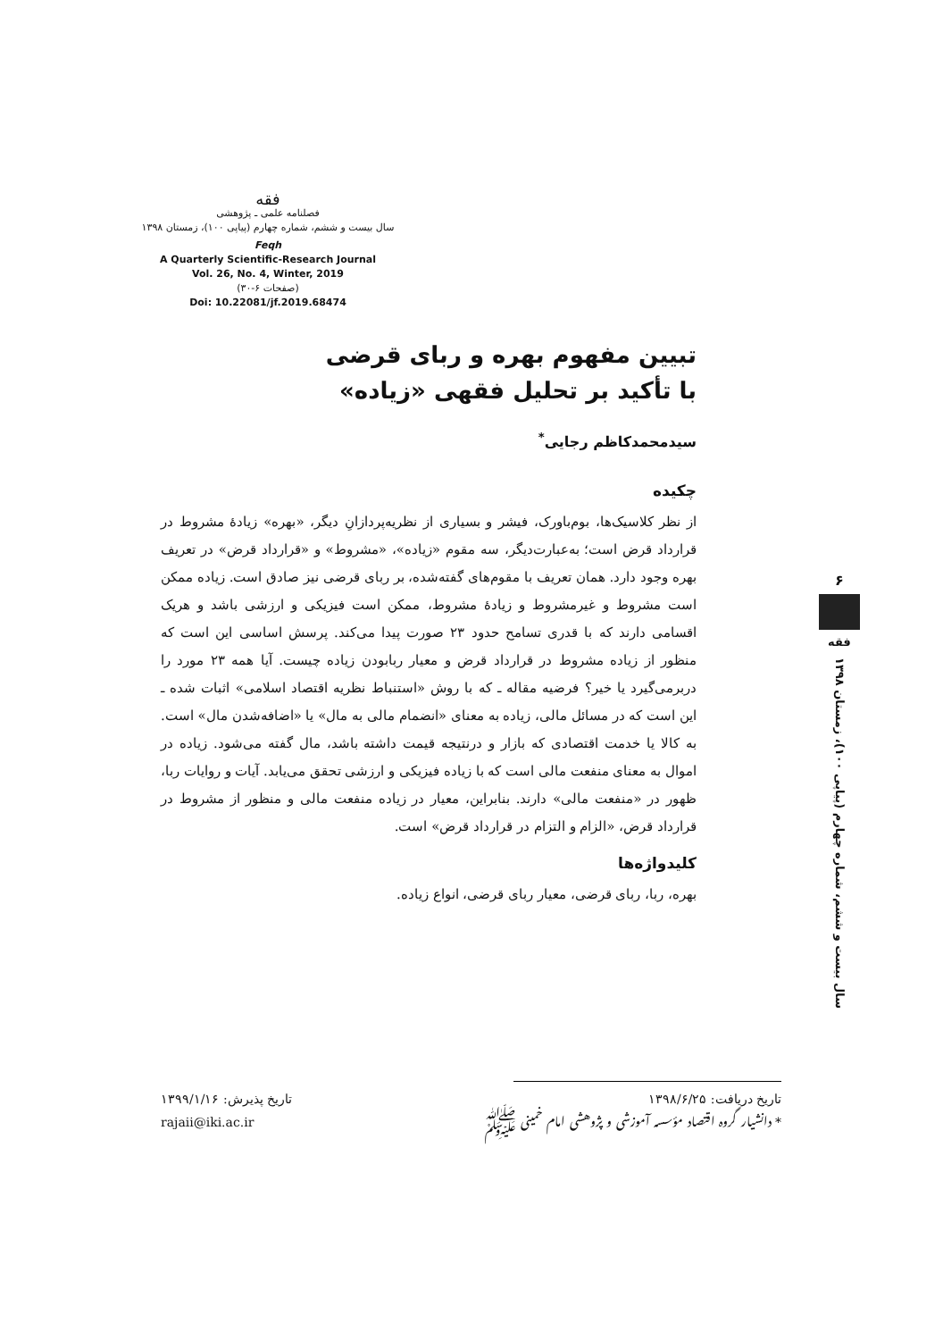فقه
فصلنامه علمی ـ پژوهشی
سال بیست و ششم، شماره چهارم (پیاپی ۱۰۰)، زمستان ۱۳۹۸
Feqh
A Quarterly Scientific-Research Journal
Vol. 26, No. 4, Winter, 2019
(صفحات ۶-۳۰)
Doi: 10.22081/jf.2019.68474
تبیین مفهوم بهره و ربای قرضی
با تأکید بر تحلیل فقهی «زیاده»
سیدمحمدکاظم رجایی<sup>*</sup>
چکیده
از نظر کلاسیک‌ها، بوم‌باورک، فیشر و بسیاری از نظریه‌پردازانِ دیگر، «بهره» زیادهٔ مشروط در قرارداد قرض است؛ به‌عبارت‌دیگر، سه مقوم «زیاده»، «مشروط» و «قرارداد قرض» در تعریف بهره وجود دارد. همان تعریف با مقوم‌های گفته‌شده، بر ربای قرضی نیز صادق است. زیاده ممکن است مشروط و غیرمشروط و زیادهٔ مشروط، ممکن است فیزیکی و ارزشی باشد و هریک اقسامی دارند که با قدری تسامح حدود ۲۳ صورت پیدا می‌کند. پرسش اساسی این است که منظور از زیاده مشروط در قرارداد قرض و معیار ربابودن زیاده چیست. آیا همه ۲۳ مورد را دربرمی‌گیرد یا خیر؟ فرضیه مقاله ـ که با روش «استنباط نظریه اقتصاد اسلامی» اثبات شده ـ این است که در مسائل مالی، زیاده به معنای «انضمام مالی به مال» یا «اضافه‌شدن مال» است. به کالا یا خدمت اقتصادی که بازار و درنتیجه قیمت داشته باشد، مال گفته می‌شود. زیاده در اموال به معنای منفعت مالی است که با زیاده فیزیکی و ارزشی تحقق می‌یابد. آیات و روایات ربا، ظهور در «منفعت مالی» دارند. بنابراین، معیار در زیاده منفعت مالی و منظور از مشروط در قرارداد قرض، «الزام و التزام در قرارداد قرض» است.
کلیدواژه‌ها
بهره، ربا، ربای قرضی، معیار ربای قرضی، انواع زیاده.
۶
فقه
سال بیست و ششم، شماره چهارم (پیاپی ۱۰۰)، زمستان ۱۳۹۸
تاریخ دریافت: ۱۳۹۸/۶/۲۵ تاریخ پذیرش: ۱۳۹۹/۱/۱۶
* دانشیار گروه اقتصاد مؤسسه آموزشی و پژوهشی امام خمینی ﷺ rajaii@iki.ac.ir